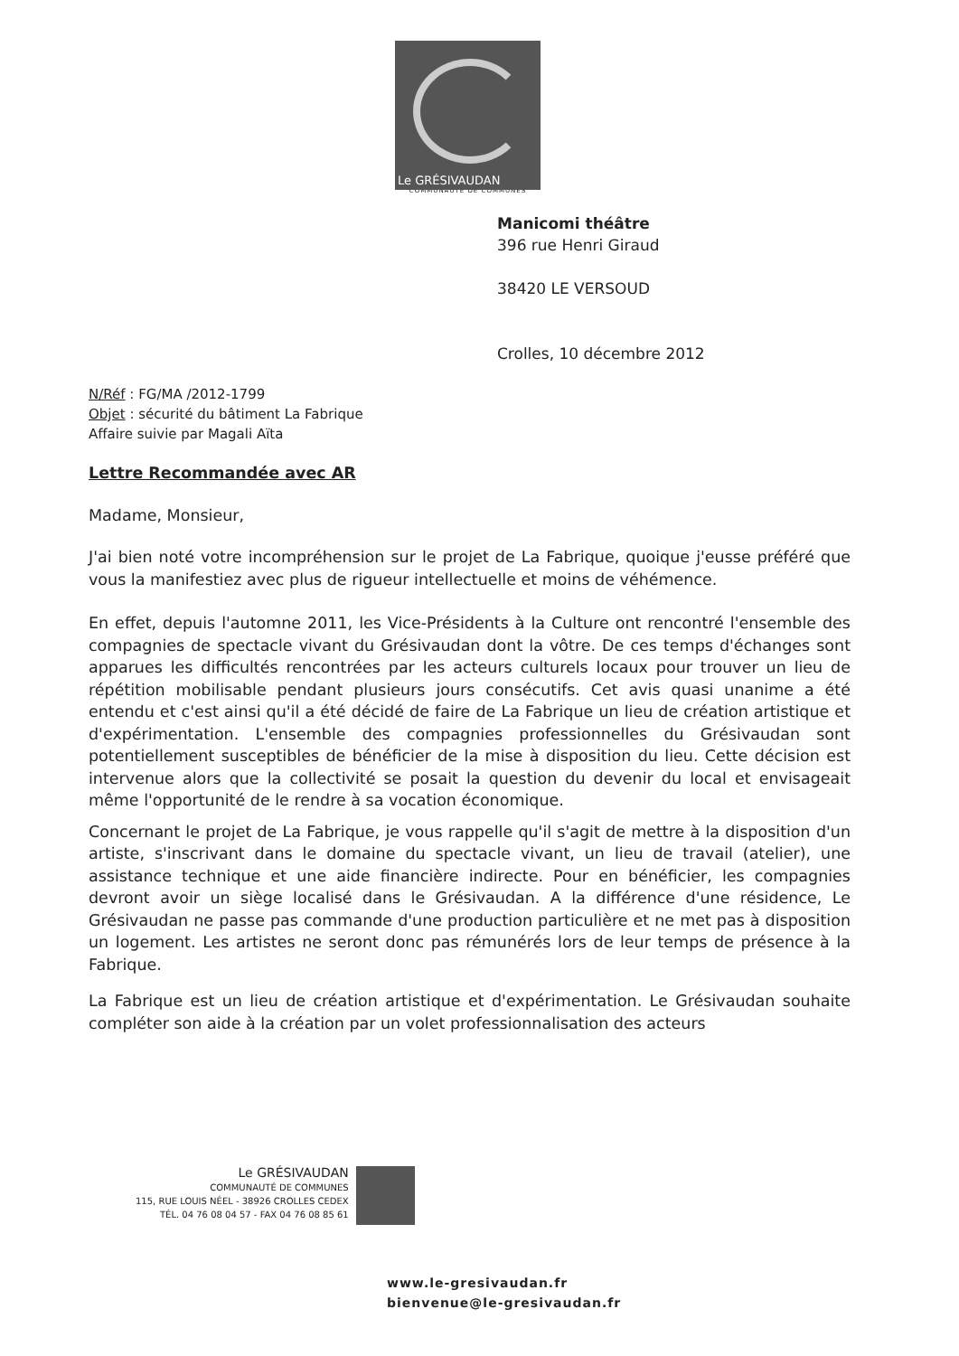Le GRÉSIVAUDAN
COMMUNAUTÉ DE COMMUNES
Manicomi théâtre
396 rue Henri Giraud
38420 LE VERSOUD
Crolles, 10 décembre 2012
N/Réf : FG/MA /2012-1799
Objet : sécurité du bâtiment La Fabrique
Affaire suivie par Magali Aïta
Lettre Recommandée avec AR
Madame, Monsieur,
J'ai bien noté votre incompréhension sur le projet de La Fabrique, quoique j'eusse préféré que vous la manifestiez avec plus de rigueur intellectuelle et moins de véhémence.
En effet, depuis l'automne 2011, les Vice-Présidents à la Culture ont rencontré l'ensemble des compagnies de spectacle vivant du Grésivaudan dont la vôtre. De ces temps d'échanges sont apparues les difficultés rencontrées par les acteurs culturels locaux pour trouver un lieu de répétition mobilisable pendant plusieurs jours consécutifs. Cet avis quasi unanime a été entendu et c'est ainsi qu'il a été décidé de faire de La Fabrique un lieu de création artistique et d'expérimentation. L'ensemble des compagnies professionnelles du Grésivaudan sont potentiellement susceptibles de bénéficier de la mise à disposition du lieu. Cette décision est intervenue alors que la collectivité se posait la question du devenir du local et envisageait même l'opportunité de le rendre à sa vocation économique.
Concernant le projet de La Fabrique, je vous rappelle qu'il s'agit de mettre à la disposition d'un artiste, s'inscrivant dans le domaine du spectacle vivant, un lieu de travail (atelier), une assistance technique et une aide financière indirecte. Pour en bénéficier, les compagnies devront avoir un siège localisé dans le Grésivaudan. A la différence d'une résidence, Le Grésivaudan ne passe pas commande d'une production particulière et ne met pas à disposition un logement. Les artistes ne seront donc pas rémunérés lors de leur temps de présence à la Fabrique.
La Fabrique est un lieu de création artistique et d'expérimentation. Le Grésivaudan souhaite compléter son aide à la création par un volet professionnalisation des acteurs
Le GRÉSIVAUDAN
COMMUNAUTÉ DE COMMUNES
115, RUE LOUIS NÉEL - 38926 CROLLES CEDEX
TÉL. 04 76 08 04 57 - FAX 04 76 08 85 61
www.le-gresivaudan.fr
bienvenue@le-gresivaudan.fr